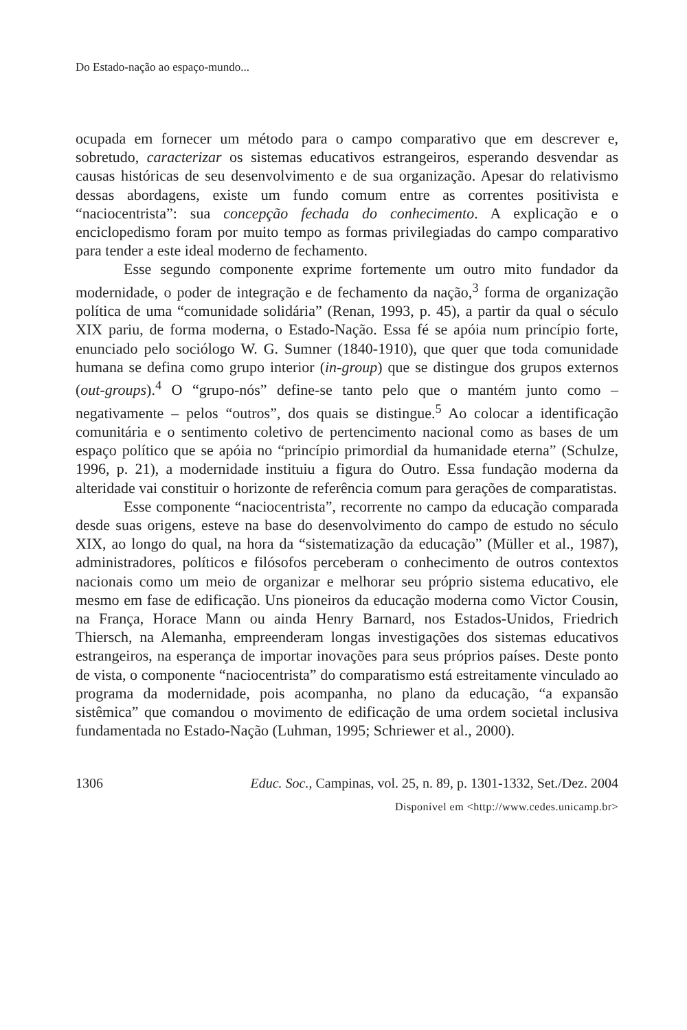Do Estado-nação ao espaço-mundo...
ocupada em fornecer um método para o campo comparativo que em descrever e, sobretudo, caracterizar os sistemas educativos estrangeiros, esperando desvendar as causas históricas de seu desenvolvimento e de sua organização. Apesar do relativismo dessas abordagens, existe um fundo comum entre as correntes positivista e “naciocentrista”: sua concepção fechada do conhecimento. A explicação e o enciclopedismo foram por muito tempo as formas privilegiadas do campo comparativo para tender a este ideal moderno de fechamento.
Esse segundo componente exprime fortemente um outro mito fundador da modernidade, o poder de integração e de fechamento da nação,<sup>3</sup> forma de organização política de uma “comunidade solidária” (Renan, 1993, p. 45), a partir da qual o século XIX pariu, de forma moderna, o Estado-Nação. Essa fé se apóia num princípio forte, enunciado pelo sociólogo W. G. Sumner (1840-1910), que quer que toda comunidade humana se defina como grupo interior (in-group) que se distingue dos grupos externos (out-groups).<sup>4</sup> O “grupo-nós” define-se tanto pelo que o mantém junto como – negativamente – pelos “outros”, dos quais se distingue.<sup>5</sup> Ao colocar a identificação comunitária e o sentimento coletivo de pertencimento nacional como as bases de um espaço político que se apóia no “princípio primordial da humanidade eterna” (Schulze, 1996, p. 21), a modernidade instituiu a figura do Outro. Essa fundação moderna da alteridade vai constituir o horizonte de referência comum para gerações de comparatistas.
Esse componente “naciocentrista”, recorrente no campo da educação comparada desde suas origens, esteve na base do desenvolvimento do campo de estudo no século XIX, ao longo do qual, na hora da “sistematização da educação” (Müller et al., 1987), administradores, políticos e filósofos perceberam o conhecimento de outros contextos nacionais como um meio de organizar e melhorar seu próprio sistema educativo, ele mesmo em fase de edificação. Uns pioneiros da educação moderna como Victor Cousin, na França, Horace Mann ou ainda Henry Barnard, nos Estados-Unidos, Friedrich Thiersch, na Alemanha, empreenderam longas investigações dos sistemas educativos estrangeiros, na esperança de importar inovações para seus próprios países. Deste ponto de vista, o componente “naciocentrista” do comparatismo está estreitamente vinculado ao programa da modernidade, pois acompanha, no plano da educação, “a expansão sistêmica” que comandou o movimento de edificação de uma ordem societal inclusiva fundamentada no Estado-Nação (Luhman, 1995; Schriewer et al., 2000).
1306 Educ. Soc., Campinas, vol. 25, n. 89, p. 1301-1332, Set./Dez. 2004
Disponível em <http://www.cedes.unicamp.br>